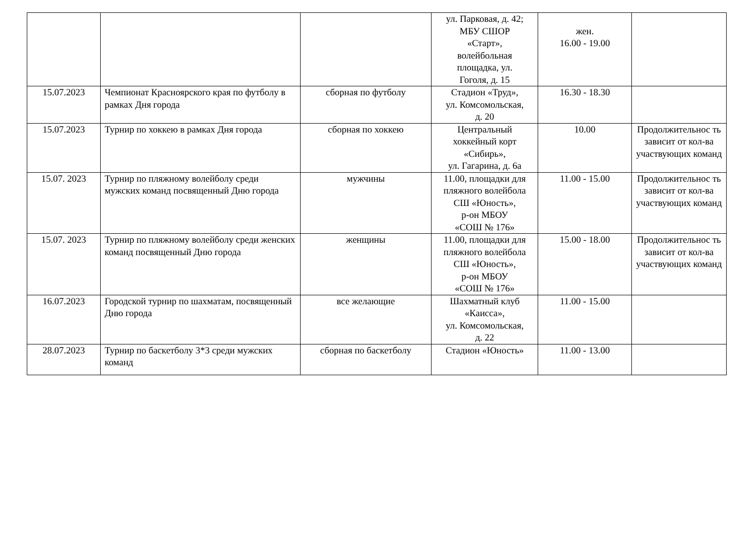| | | | ул. Парковая, д. 42; МБУ СШОР «Старт», волейбольная площадка, ул. Гоголя, д. 15 | жен. 16.00 - 19.00 | |
| 15.07.2023 | Чемпионат Красноярского края по футболу в рамках Дня города | сборная по футболу | Стадион «Труд», ул. Комсомольская, д. 20 | 16.30 - 18.30 | |
| 15.07.2023 | Турнир по хоккею в рамках Дня города | сборная по хоккею | Центральный хоккейный корт «Сибирь», ул. Гагарина, д. 6а | 10.00 | Продолжительнос ть зависит от кол-ва участвующих команд |
| 15.07. 2023 | Турнир по пляжному волейболу среди мужских команд посвященный Дню города | мужчины | 11.00, площадки для пляжного волейбола СШ «Юность», р-он МБОУ «СОШ № 176» | 11.00 - 15.00 | Продолжительнос ть зависит от кол-ва участвующих команд |
| 15.07. 2023 | Турнир по пляжному волейболу среди женских команд посвященный Дню города | женщины | 11.00, площадки для пляжного волейбола СШ «Юность», р-он МБОУ «СОШ № 176» | 15.00 - 18.00 | Продолжительнос ть зависит от кол-ва участвующих команд |
| 16.07.2023 | Городской турнир по шахматам, посвященный Дню города | все желающие | Шахматный клуб «Каисса», ул. Комсомольская, д. 22 | 11.00 - 15.00 | |
| 28.07.2023 | Турнир по баскетболу 3*3 среди мужских команд | сборная по баскетболу | Стадион «Юность» | 11.00 - 13.00 | |